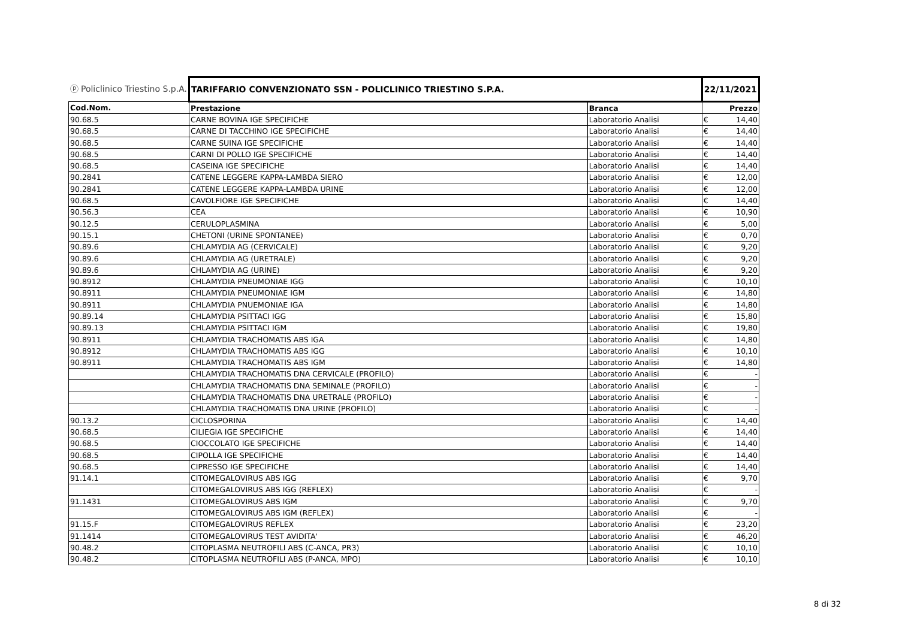| ⓟ Policlinico Triestino S.p.A. | TARIFFARIO CONVENZIONATO SSN - POLICLINICO TRIESTINO S.P.A. | | 22/11/2021 | |
| Cod.Nom. | Prestazione | Branca | Prezzo | |
| 90.68.5 | CARNE BOVINA IGE SPECIFICHE | Laboratorio Analisi | € | 14,40 |
| 90.68.5 | CARNE DI TACCHINO IGE SPECIFICHE | Laboratorio Analisi | € | 14,40 |
| 90.68.5 | CARNE SUINA IGE SPECIFICHE | Laboratorio Analisi | € | 14,40 |
| 90.68.5 | CARNI DI POLLO IGE SPECIFICHE | Laboratorio Analisi | € | 14,40 |
| 90.68.5 | CASEINA IGE SPECIFICHE | Laboratorio Analisi | € | 14,40 |
| 90.2841 | CATENE LEGGERE KAPPA-LAMBDA SIERO | Laboratorio Analisi | € | 12,00 |
| 90.2841 | CATENE LEGGERE KAPPA-LAMBDA URINE | Laboratorio Analisi | € | 12,00 |
| 90.68.5 | CAVOLFIORE IGE SPECIFICHE | Laboratorio Analisi | € | 14,40 |
| 90.56.3 | CEA | Laboratorio Analisi | € | 10,90 |
| 90.12.5 | CERULOPLASMINA | Laboratorio Analisi | € | 5,00 |
| 90.15.1 | CHETONI (URINE SPONTANEE) | Laboratorio Analisi | € | 0,70 |
| 90.89.6 | CHLAMYDIA AG (CERVICALE) | Laboratorio Analisi | € | 9,20 |
| 90.89.6 | CHLAMYDIA AG (URETRALE) | Laboratorio Analisi | € | 9,20 |
| 90.89.6 | CHLAMYDIA AG (URINE) | Laboratorio Analisi | € | 9,20 |
| 90.8912 | CHLAMYDIA PNEUMONIAE IGG | Laboratorio Analisi | € | 10,10 |
| 90.8911 | CHLAMYDIA PNEUMONIAE IGM | Laboratorio Analisi | € | 14,80 |
| 90.8911 | CHLAMYDIA PNUEMONIAE IGA | Laboratorio Analisi | € | 14,80 |
| 90.89.14 | CHLAMYDIA PSITTACI IGG | Laboratorio Analisi | € | 15,80 |
| 90.89.13 | CHLAMYDIA PSITTACI IGM | Laboratorio Analisi | € | 19,80 |
| 90.8911 | CHLAMYDIA TRACHOMATIS ABS IGA | Laboratorio Analisi | € | 14,80 |
| 90.8912 | CHLAMYDIA TRACHOMATIS ABS IGG | Laboratorio Analisi | € | 10,10 |
| 90.8911 | CHLAMYDIA TRACHOMATIS ABS IGM | Laboratorio Analisi | € | 14,80 |
| | CHLAMYDIA TRACHOMATIS DNA CERVICALE (PROFILO) | Laboratorio Analisi | € | - |
| | CHLAMYDIA TRACHOMATIS DNA SEMINALE (PROFILO) | Laboratorio Analisi | € | - |
| | CHLAMYDIA TRACHOMATIS DNA URETRALE (PROFILO) | Laboratorio Analisi | € | - |
| | CHLAMYDIA TRACHOMATIS DNA URINE (PROFILO) | Laboratorio Analisi | € | - |
| 90.13.2 | CICLOSPORINA | Laboratorio Analisi | € | 14,40 |
| 90.68.5 | CILIEGIA IGE SPECIFICHE | Laboratorio Analisi | € | 14,40 |
| 90.68.5 | CIOCCOLATO IGE SPECIFICHE | Laboratorio Analisi | € | 14,40 |
| 90.68.5 | CIPOLLA IGE SPECIFICHE | Laboratorio Analisi | € | 14,40 |
| 90.68.5 | CIPRESSO IGE SPECIFICHE | Laboratorio Analisi | € | 14,40 |
| 91.14.1 | CITOMEGALOVIRUS ABS IGG | Laboratorio Analisi | € | 9,70 |
| | CITOMEGALOVIRUS ABS IGG (REFLEX) | Laboratorio Analisi | € | - |
| 91.1431 | CITOMEGALOVIRUS ABS IGM | Laboratorio Analisi | € | 9,70 |
| | CITOMEGALOVIRUS ABS IGM (REFLEX) | Laboratorio Analisi | € | - |
| 91.15.F | CITOMEGALOVIRUS REFLEX | Laboratorio Analisi | € | 23,20 |
| 91.1414 | CITOMEGALOVIRUS TEST AVIDITA' | Laboratorio Analisi | € | 46,20 |
| 90.48.2 | CITOPLASMA NEUTROFILI ABS (C-ANCA, PR3) | Laboratorio Analisi | € | 10,10 |
| 90.48.2 | CITOPLASMA NEUTROFILI ABS (P-ANCA, MPO) | Laboratorio Analisi | € | 10,10 |
8 di 32